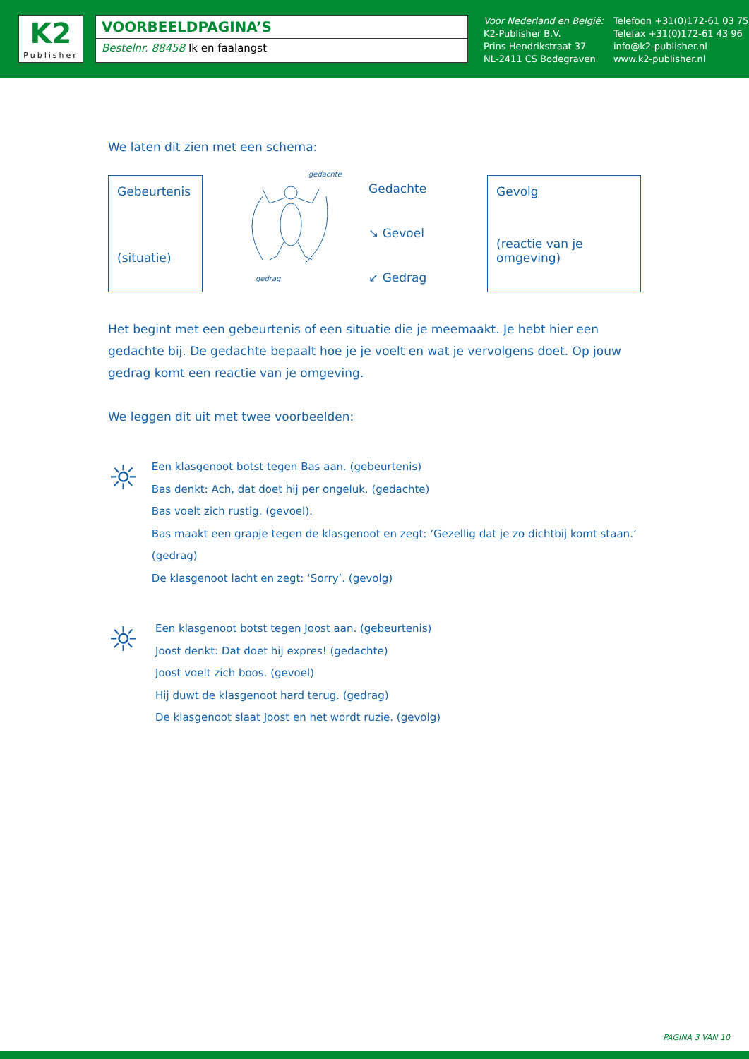K2
Publisher
VOORBEELDPAGINA’S
Bestelnr. 88458 Ik en faalangst
Voor Nederland en België:
K2-Publisher B.V.
Prins Hendrikstraat 37
NL-2411 CS Bodegraven
Telefoon +31(0)172-61 03 75
Telefax +31(0)172-61 43 96
info@k2-publisher.nl
www.k2-publisher.nl
We laten dit zien met een schema:
Gebeurtenis
(situatie)
gedachte
gedrag
Gedachte
↘ Gevoel
↙ Gedrag
Gevolg
(reactie van je omgeving)
Het begint met een gebeurtenis of een situatie die je meemaakt. Je hebt hier een gedachte bij. De gedachte bepaalt hoe je je voelt en wat je vervolgens doet. Op jouw gedrag komt een reactie van je omgeving.
We leggen dit uit met twee voorbeelden:
☼
Een klasgenoot botst tegen Bas aan. (gebeurtenis)
Bas denkt: Ach, dat doet hij per ongeluk. (gedachte)
Bas voelt zich rustig. (gevoel).
Bas maakt een grapje tegen de klasgenoot en zegt: ‘Gezellig dat je zo dichtbij komt staan.’ (gedrag)
De klasgenoot lacht en zegt: ‘Sorry’. (gevolg)
☼
Een klasgenoot botst tegen Joost aan. (gebeurtenis)
Joost denkt: Dat doet hij expres! (gedachte)
Joost voelt zich boos. (gevoel)
Hij duwt de klasgenoot hard terug. (gedrag)
De klasgenoot slaat Joost en het wordt ruzie. (gevolg)
PAGINA 3 VAN 10